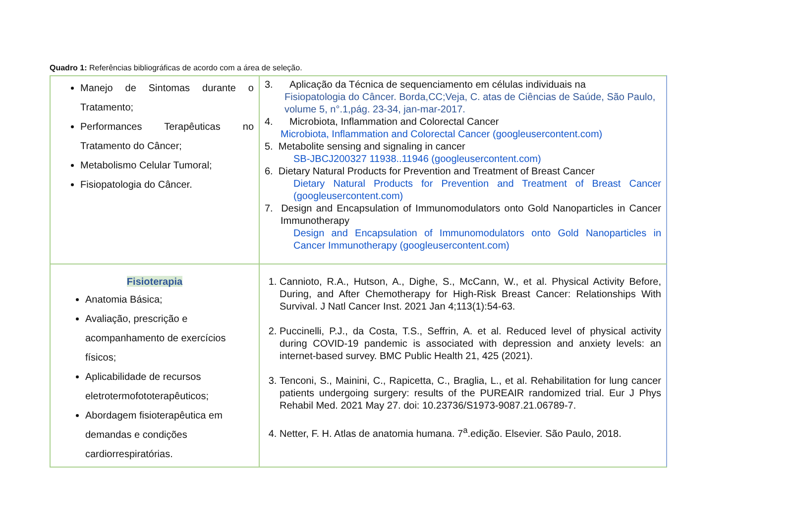Quadro 1: Referências bibliográficas de acordo com a área de seleção.
| Manejo de Sintomas durante o Tratamento; Performances Terapêuticas no Tratamento do Câncer; Metabolismo Celular Tumoral; Fisiopatologia do Câncer. | 3. Aplicação da Técnica de sequenciamento em células individuais na Fisiopatologia do Câncer. Borda,CC;Veja, C. atas de Ciências de Saúde, São Paulo, volume 5, n°.1,pág. 23-34, jan-mar-2017. 4. Microbiota, Inflammation and Colorectal Cancer Microbiota, Inflammation and Colorectal Cancer (googleusercontent.com) 5. Metabolite sensing and signaling in cancer SB-JBCJ200327 11938..11946 (googleusercontent.com) 6. Dietary Natural Products for Prevention and Treatment of Breast Cancer Dietary Natural Products for Prevention and Treatment of Breast Cancer (googleusercontent.com) 7. Design and Encapsulation of Immunomodulators onto Gold Nanoparticles in Cancer Immunotherapy Design and Encapsulation of Immunomodulators onto Gold Nanoparticles in Cancer Immunotherapy (googleusercontent.com) |
| Fisioterapia Anatomia Básica; Avaliação, prescrição e acompanhamento de exercícios físicos; Aplicabilidade de recursos eletrotermofototerapêuticos; Abordagem fisioterapêutica em demandas e condições cardiorrespiratórias. | 1. Cannioto, R.A., Hutson, A., Dighe, S., McCann, W., et al. Physical Activity Before, During, and After Chemotherapy for High-Risk Breast Cancer: Relationships With Survival. J Natl Cancer Inst. 2021 Jan 4;113(1):54-63. 2. Puccinelli, P.J., da Costa, T.S., Seffrin, A. et al. Reduced level of physical activity during COVID-19 pandemic is associated with depression and anxiety levels: an internet-based survey. BMC Public Health 21, 425 (2021). 3. Tenconi, S., Mainini, C., Rapicetta, C., Braglia, L., et al. Rehabilitation for lung cancer patients undergoing surgery: results of the PUREAIR randomized trial. Eur J Phys Rehabil Med. 2021 May 27. doi: 10.23736/S1973-9087.21.06789-7. 4. Netter, F. H. Atlas de anatomia humana. 7<sup>a</sup>.edição. Elsevier. São Paulo, 2018. |